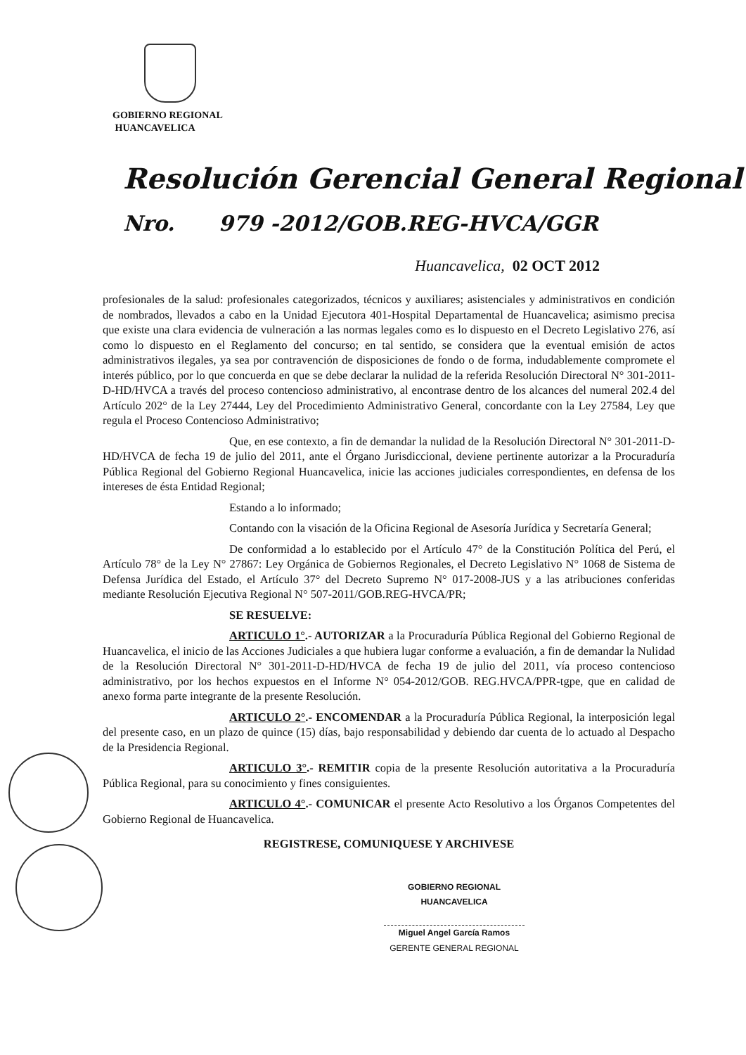GOBIERNO REGIONAL
HUANCAVELICA
Resolución Gerencial General Regional
Nro. 979 -2012/GOB.REG-HVCA/GGR
Huancavelica, 02 OCT 2012
profesionales de la salud: profesionales categorizados, técnicos y auxiliares; asistenciales y administrativos en condición de nombrados, llevados a cabo en la Unidad Ejecutora 401-Hospital Departamental de Huancavelica; asimismo precisa que existe una clara evidencia de vulneración a las normas legales como es lo dispuesto en el Decreto Legislativo 276, así como lo dispuesto en el Reglamento del concurso; en tal sentido, se considera que la eventual emisión de actos administrativos ilegales, ya sea por contravención de disposiciones de fondo o de forma, indudablemente compromete el interés público, por lo que concuerda en que se debe declarar la nulidad de la referida Resolución Directoral N° 301-2011-D-HD/HVCA a través del proceso contencioso administrativo, al encontrase dentro de los alcances del numeral 202.4 del Artículo 202° de la Ley 27444, Ley del Procedimiento Administrativo General, concordante con la Ley 27584, Ley que regula el Proceso Contencioso Administrativo;
Que, en ese contexto, a fin de demandar la nulidad de la Resolución Directoral N° 301-2011-D-HD/HVCA de fecha 19 de julio del 2011, ante el Órgano Jurisdiccional, deviene pertinente autorizar a la Procuraduría Pública Regional del Gobierno Regional Huancavelica, inicie las acciones judiciales correspondientes, en defensa de los intereses de ésta Entidad Regional;
Estando a lo informado;
Contando con la visación de la Oficina Regional de Asesoría Jurídica y Secretaría General;
De conformidad a lo establecido por el Artículo 47° de la Constitución Política del Perú, el Artículo 78° de la Ley N° 27867: Ley Orgánica de Gobiernos Regionales, el Decreto Legislativo N° 1068 de Sistema de Defensa Jurídica del Estado, el Artículo 37° del Decreto Supremo N° 017-2008-JUS y a las atribuciones conferidas mediante Resolución Ejecutiva Regional N° 507-2011/GOB.REG-HVCA/PR;
SE RESUELVE:
ARTICULO 1°.- AUTORIZAR a la Procuraduría Pública Regional del Gobierno Regional de Huancavelica, el inicio de las Acciones Judiciales a que hubiera lugar conforme a evaluación, a fin de demandar la Nulidad de la Resolución Directoral N° 301-2011-D-HD/HVCA de fecha 19 de julio del 2011, vía proceso contencioso administrativo, por los hechos expuestos en el Informe N° 054-2012/GOB. REG.HVCA/PPR-tgpe, que en calidad de anexo forma parte integrante de la presente Resolución.
ARTICULO 2°.- ENCOMENDAR a la Procuraduría Pública Regional, la interposición legal del presente caso, en un plazo de quince (15) días, bajo responsabilidad y debiendo dar cuenta de lo actuado al Despacho de la Presidencia Regional.
ARTICULO 3°.- REMITIR copia de la presente Resolución autoritativa a la Procuraduría Pública Regional, para su conocimiento y fines consiguientes.
ARTICULO 4°.- COMUNICAR el presente Acto Resolutivo a los Órganos Competentes del Gobierno Regional de Huancavelica.
REGISTRESE, COMUNIQUESE Y ARCHIVESE
GOBIERNO REGIONAL
HUANCAVELICA
Miguel Angel García Ramos
GERENTE GENERAL REGIONAL